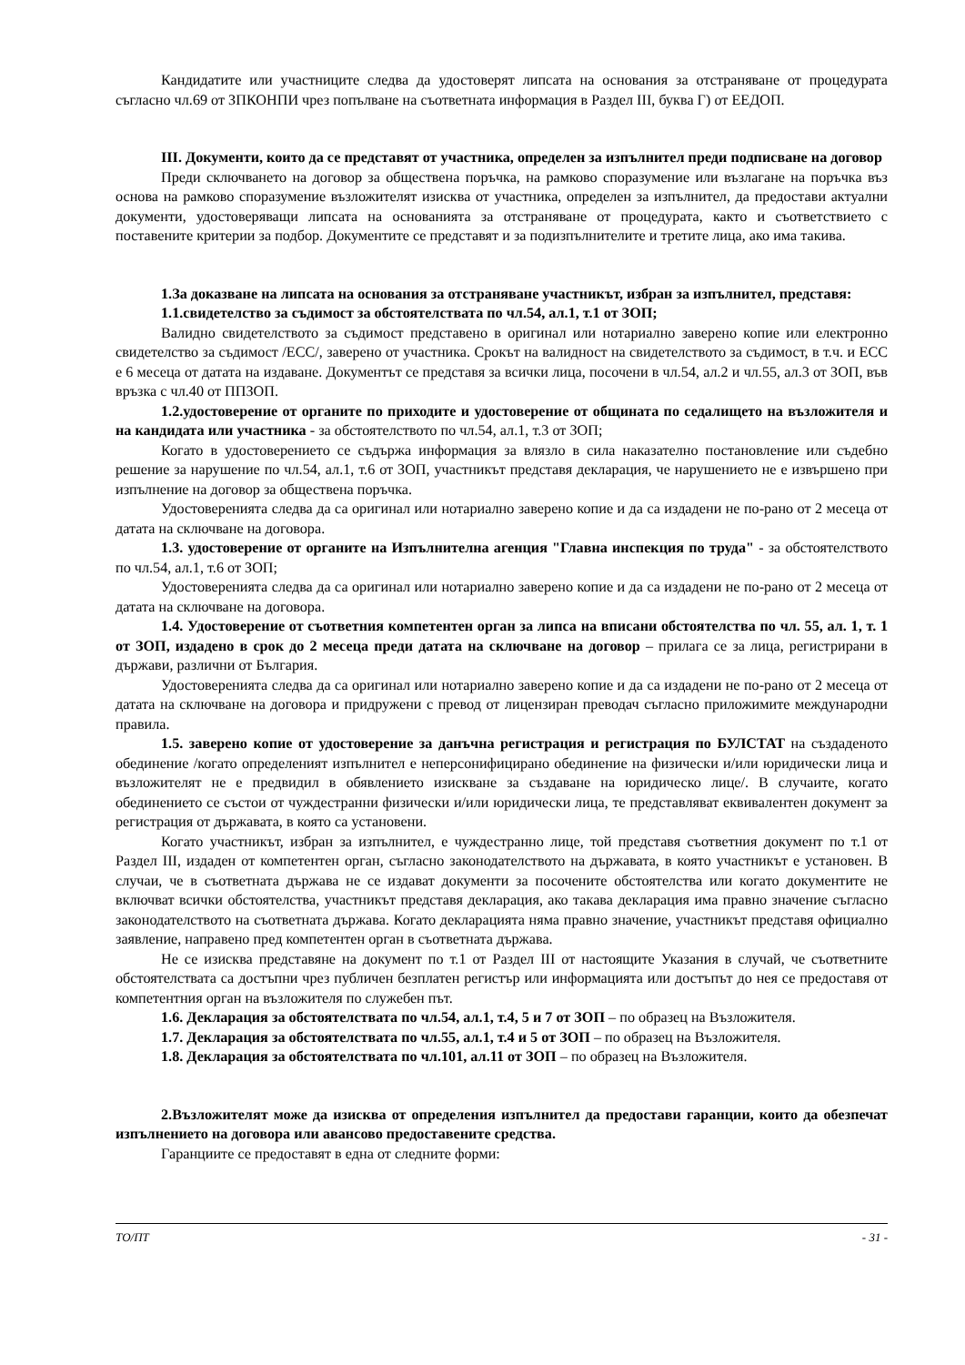Кандидатите или участниците следва да удостоверят липсата на основания за отстраняване от процедурата съгласно чл.69 от ЗПКОНПИ чрез попълване на съответната информация в Раздел III, буква Г) от ЕЕДОП.
III. Документи, които да се представят от участника, определен за изпълнител преди подписване на договор
Преди сключването на договор за обществена поръчка, на рамково споразумение или възлагане на поръчка въз основа на рамково споразумение възложителят изисква от участника, определен за изпълнител, да предостави актуални документи, удостоверяващи липсата на основанията за отстраняване от процедурата, както и съответствието с поставените критерии за подбор. Документите се представят и за подизпълнителите и третите лица, ако има такива.
1.За доказване на липсата на основания за отстраняване участникът, избран за изпълнител, представя:
1.1.свидетелство за съдимост за обстоятелствата по чл.54, ал.1, т.1 от ЗОП;
Валидно свидетелството за съдимост представено в оригинал или нотариално заверено копие или електронно свидетелство за съдимост /ЕСС/, заверено от участника. Срокът на валидност на свидетелството за съдимост, в т.ч. и ЕСС е 6 месеца от датата на издаване. Документът се представя за всички лица, посочени в чл.54, ал.2 и чл.55, ал.3 от ЗОП, във връзка с чл.40 от ППЗОП.
1.2.удостоверение от органите по приходите и удостоверение от общината по седалището на възложителя и на кандидата или участника - за обстоятелството по чл.54, ал.1, т.3 от ЗОП;
Когато в удостоверението се съдържа информация за влязло в сила наказателно постановление или съдебно решение за нарушение по чл.54, ал.1, т.6 от ЗОП, участникът представя декларация, че нарушението не е извършено при изпълнение на договор за обществена поръчка.
Удостоверенията следва да са оригинал или нотариално заверено копие и да са издадени не по-рано от 2 месеца от датата на сключване на договора.
1.3. удостоверение от органите на Изпълнителна агенция "Главна инспекция по труда" - за обстоятелството по чл.54, ал.1, т.6 от ЗОП;
Удостоверенията следва да са оригинал или нотариално заверено копие и да са издадени не по-рано от 2 месеца от датата на сключване на договора.
1.4. Удостоверение от съответния компетентен орган за липса на вписани обстоятелства по чл. 55, ал. 1, т. 1 от ЗОП, издадено в срок до 2 месеца преди датата на сключване на договор – прилага се за лица, регистрирани в държави, различни от България.
Удостоверенията следва да са оригинал или нотариално заверено копие и да са издадени не по-рано от 2 месеца от датата на сключване на договора и придружени с превод от лицензиран преводач съгласно приложимите международни правила.
1.5. заверено копие от удостоверение за данъчна регистрация и регистрация по БУЛСТАТ на създаденото обединение /когато определеният изпълнител е неперсонифицирано обединение на физически и/или юридически лица и възложителят не е предвидил в обявлението изискване за създаване на юридическо лице/. В случаите, когато обединението се състои от чуждестранни физически и/или юридически лица, те представляват еквивалентен документ за регистрация от държавата, в която са установени.
Когато участникът, избран за изпълнител, е чуждестранно лице, той представя съответния документ по т.1 от Раздел III, издаден от компетентен орган, съгласно законодателството на държавата, в която участникът е установен. В случаи, че в съответната държава не се издават документи за посочените обстоятелства или когато документите не включват всички обстоятелства, участникът представя декларация, ако такава декларация има правно значение съгласно законодателството на съответната държава. Когато декларацията няма правно значение, участникът представя официално заявление, направено пред компетентен орган в съответната държава.
Не се изисква представяне на документ по т.1 от Раздел III от настоящите Указания в случай, че съответните обстоятелствата са достъпни чрез публичен безплатен регистър или информацията или достъпът до нея се предоставя от компетентния орган на възложителя по служебен път.
1.6. Декларация за обстоятелствата по чл.54, ал.1, т.4, 5 и 7 от ЗОП – по образец на Възложителя.
1.7. Декларация за обстоятелствата по чл.55, ал.1, т.4 и 5 от ЗОП – по образец на Възложителя.
1.8. Декларация за обстоятелствата по чл.101, ал.11 от ЗОП – по образец на Възложителя.
2.Възложителят може да изисква от определения изпълнител да предостави гаранции, които да обезпечат изпълнението на договора или авансово предоставените средства.
Гаранциите се предоставят в една от следните форми:
ТО/ПТ - 31 -